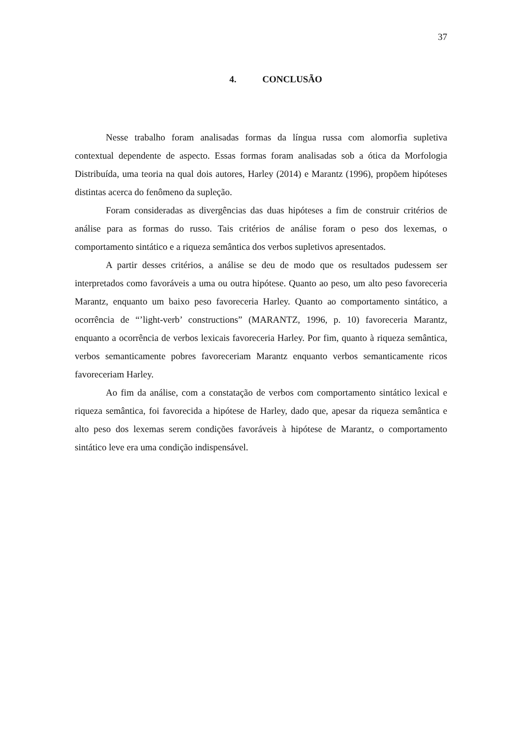37
4. CONCLUSÃO
Nesse trabalho foram analisadas formas da língua russa com alomorfia supletiva contextual dependente de aspecto. Essas formas foram analisadas sob a ótica da Morfologia Distribuída, uma teoria na qual dois autores, Harley (2014) e Marantz (1996), propõem hipóteses distintas acerca do fenômeno da supleção.
Foram consideradas as divergências das duas hipóteses a fim de construir critérios de análise para as formas do russo. Tais critérios de análise foram o peso dos lexemas, o comportamento sintático e a riqueza semântica dos verbos supletivos apresentados.
A partir desses critérios, a análise se deu de modo que os resultados pudessem ser interpretados como favoráveis a uma ou outra hipótese. Quanto ao peso, um alto peso favoreceria Marantz, enquanto um baixo peso favoreceria Harley. Quanto ao comportamento sintático, a ocorrência de “’light-verb’ constructions” (MARANTZ, 1996, p. 10) favoreceria Marantz, enquanto a ocorrência de verbos lexicais favoreceria Harley. Por fim, quanto à riqueza semântica, verbos semanticamente pobres favoreceriam Marantz enquanto verbos semanticamente ricos favoreceriam Harley.
Ao fim da análise, com a constatação de verbos com comportamento sintático lexical e riqueza semântica, foi favorecida a hipótese de Harley, dado que, apesar da riqueza semântica e alto peso dos lexemas serem condições favoráveis à hipótese de Marantz, o comportamento sintático leve era uma condição indispensável.